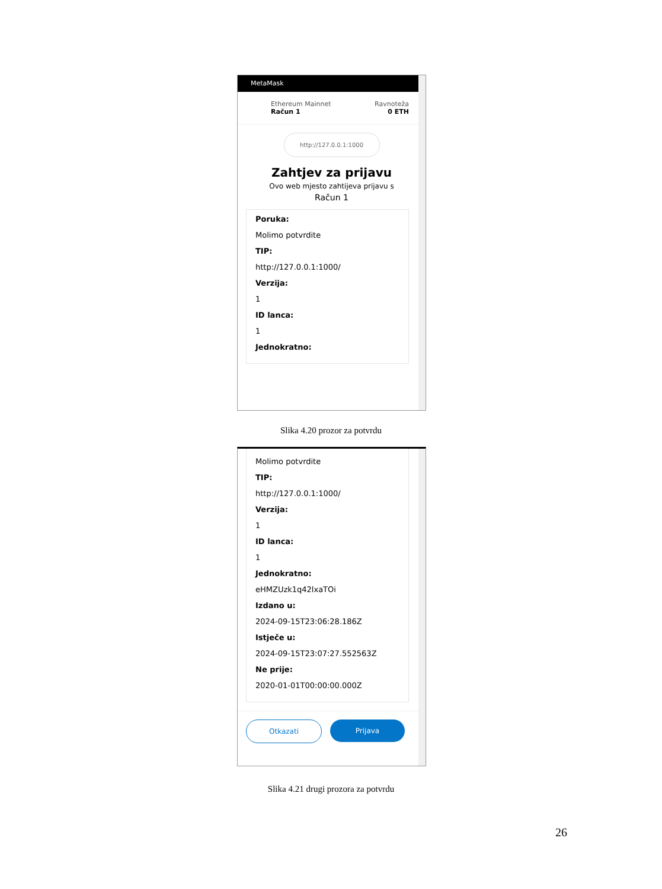MetaMask
Ethereum Mainnet
Račun 1
Ravnoteža
0 ETH
http://127.0.0.1:1000
Zahtjev za prijavu
Ovo web mjesto zahtijeva prijavu s
Račun 1
Poruka:
Molimo potvrdite
TIP:
http://127.0.0.1:1000/
Verzija:
1
ID lanca:
1
Jednokratno:
Slika 4.20 prozor za potvrdu
Molimo potvrdite
TIP:
http://127.0.0.1:1000/
Verzija:
1
ID lanca:
1
Jednokratno:
eHMZUzk1q42lxaTOi
Izdano u:
2024-09-15T23:06:28.186Z
Istječe u:
2024-09-15T23:07:27.552563Z
Ne prije:
2020-01-01T00:00:00.000Z
Otkazati Prijava
Slika 4.21 drugi prozora za potvrdu
26